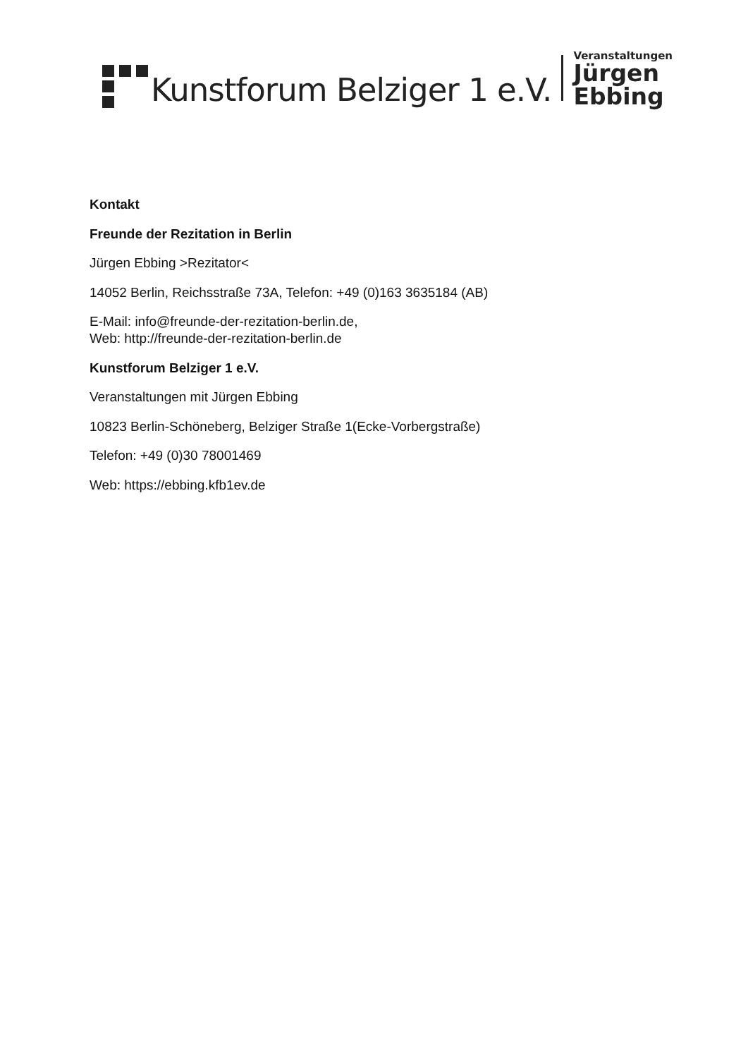Kunstforum Belziger 1 e.V.
Veranstaltungen
Jürgen
Ebbing
Kontakt
Freunde der Rezitation in Berlin
Jürgen Ebbing >Rezitator<
14052 Berlin, Reichsstraße 73A, Telefon: +49 (0)163 3635184 (AB)
E-Mail: info@freunde-der-rezitation-berlin.de,
Web: http://freunde-der-rezitation-berlin.de
Kunstforum Belziger 1 e.V.
Veranstaltungen mit Jürgen Ebbing
10823 Berlin-Schöneberg, Belziger Straße 1(Ecke-Vorbergstraße)
Telefon: +49 (0)30 78001469
Web: https://ebbing.kfb1ev.de